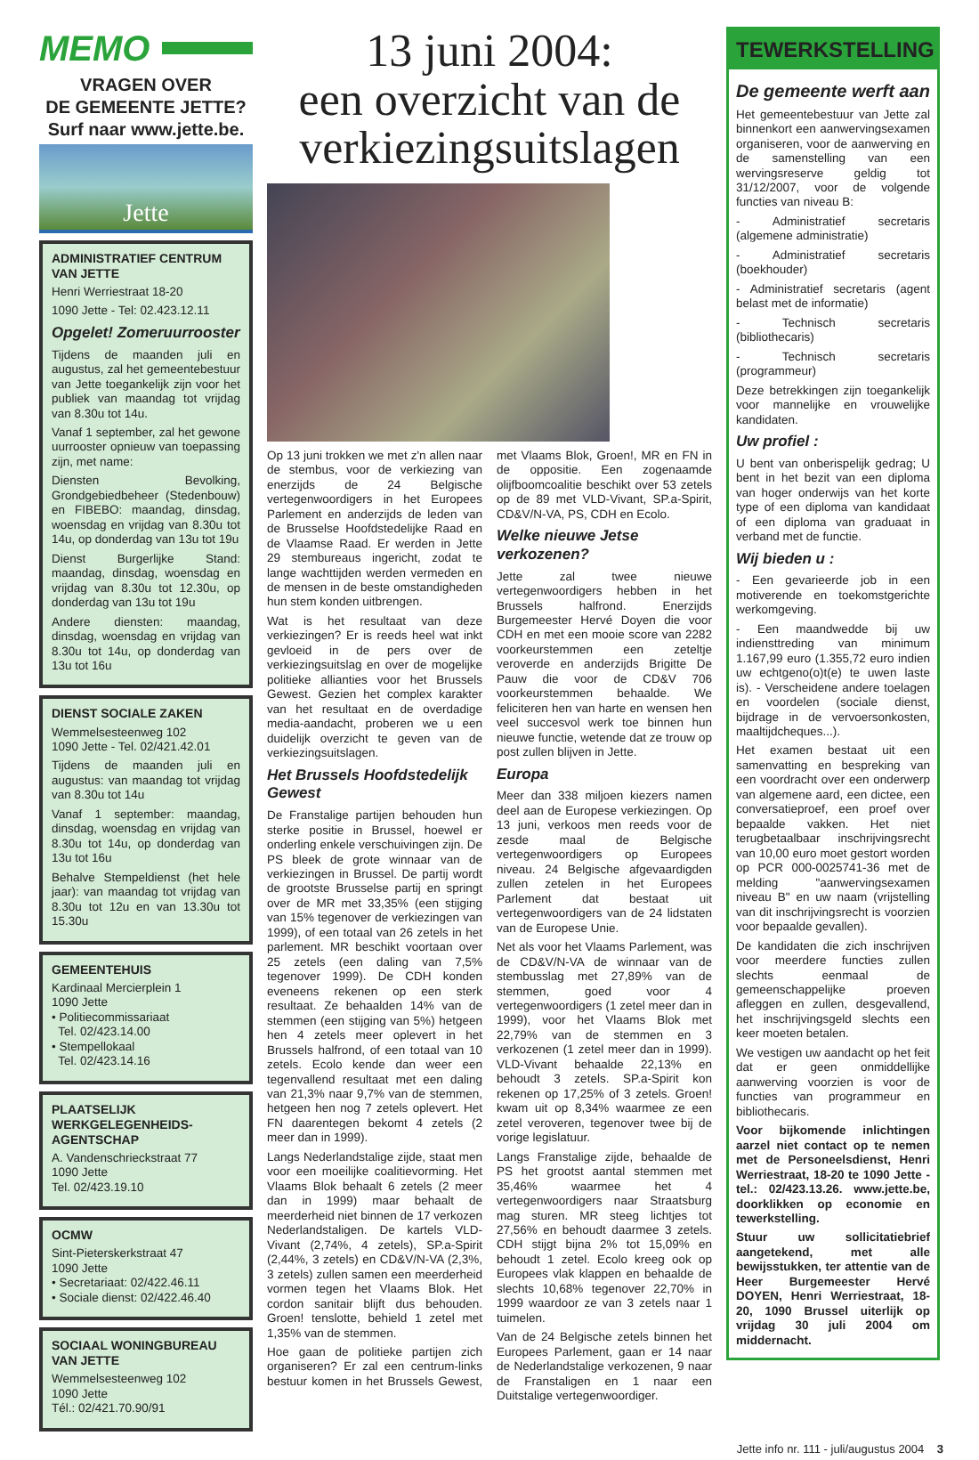MEMO
VRAGEN OVER
DE GEMEENTE JETTE?
Surf naar www.jette.be.
Jette
ADMINISTRATIEF CENTRUM VAN JETTE
Henri Werriestraat 18-20
1090 Jette - Tel: 02.423.12.11
Opgelet! Zomeruurrooster
Tijdens de maanden juli en augustus, zal het gemeentebestuur van Jette toegankelijk zijn voor het publiek van maandag tot vrijdag van 8.30u tot 14u.
Vanaf 1 september, zal het gewone uurrooster opnieuw van toepassing zijn, met name:
Diensten Bevolking, Grondgebiedbeheer (Stedenbouw) en FIBEBO: maandag, dinsdag, woensdag en vrijdag van 8.30u tot 14u, op donderdag van 13u tot 19u
Dienst Burgerlijke Stand: maandag, dinsdag, woensdag en vrijdag van 8.30u tot 12.30u, op donderdag van 13u tot 19u
Andere diensten: maandag, dinsdag, woensdag en vrijdag van 8.30u tot 14u, op donderdag van 13u tot 16u
DIENST SOCIALE ZAKEN
Wemmelsesteenweg 102
1090 Jette - Tel. 02/421.42.01
Tijdens de maanden juli en augustus: van maandag tot vrijdag van 8.30u tot 14u
Vanaf 1 september: maandag, dinsdag, woensdag en vrijdag van 8.30u tot 14u, op donderdag van 13u tot 16u
Behalve Stempeldienst (het hele jaar): van maandag tot vrijdag van 8.30u tot 12u en van 13.30u tot 15.30u
GEMEENTEHUIS
Kardinaal Mercierplein 1
1090 Jette
• Politiecommissariaat
Tel. 02/423.14.00
• Stempellokaal
Tel. 02/423.14.16
PLAATSELIJK WERKGELEGENHEIDS-AGENTSCHAP
A. Vandenschrieckstraat 77
1090 Jette
Tel. 02/423.19.10
OCMW
Sint-Pieterskerkstraat 47
1090 Jette
• Secretariaat: 02/422.46.11
• Sociale dienst: 02/422.46.40
SOCIAAL WONINGBUREAU VAN JETTE
Wemmelsesteenweg 102
1090 Jette
Tél.: 02/421.70.90/91
13 juni 2004:
een overzicht van de verkiezingsuitslagen
Op 13 juni trokken we met z'n allen naar de stembus, voor de verkiezing van enerzijds de 24 Belgische vertegenwoordigers in het Europees Parlement en anderzijds de leden van de Brusselse Hoofdstedelijke Raad en de Vlaamse Raad. Er werden in Jette 29 stembureaus ingericht, zodat te lange wachttijden werden vermeden en de mensen in de beste omstandigheden hun stem konden uitbrengen.
Wat is het resultaat van deze verkiezingen? Er is reeds heel wat inkt gevloeid in de pers over de verkiezingsuitslag en over de mogelijke politieke allianties voor het Brussels Gewest. Gezien het complex karakter van het resultaat en de overdadige media-aandacht, proberen we u een duidelijk overzicht te geven van de verkiezingsuitslagen.
Het Brussels Hoofdstedelijk Gewest
De Franstalige partijen behouden hun sterke positie in Brussel, hoewel er onderling enkele verschuivingen zijn. De PS bleek de grote winnaar van de verkiezingen in Brussel. De partij wordt de grootste Brusselse partij en springt over de MR met 33,35% (een stijging van 15% tegenover de verkiezingen van 1999), of een totaal van 26 zetels in het parlement. MR beschikt voortaan over 25 zetels (een daling van 7,5% tegenover 1999). De CDH konden eveneens rekenen op een sterk resultaat. Ze behaalden 14% van de stemmen (een stijging van 5%) hetgeen hen 4 zetels meer oplevert in het Brussels halfrond, of een totaal van 10 zetels. Ecolo kende dan weer een tegenvallend resultaat met een daling van 21,3% naar 9,7% van de stemmen, hetgeen hen nog 7 zetels oplevert. Het FN daarentegen bekomt 4 zetels (2 meer dan in 1999).
Langs Nederlandstalige zijde, staat men voor een moeilijke coalitievorming. Het Vlaams Blok behaalt 6 zetels (2 meer dan in 1999) maar behaalt de meerderheid niet binnen de 17 verkozen Nederlandstaligen. De kartels VLD-Vivant (2,74%, 4 zetels), SP.a-Spirit (2,44%, 3 zetels) en CD&V/N-VA (2,3%, 3 zetels) zullen samen een meerderheid vormen tegen het Vlaams Blok. Het cordon sanitair blijft dus behouden. Groen! tenslotte, behield 1 zetel met 1,35% van de stemmen.
Hoe gaan de politieke partijen zich organiseren? Er zal een centrum-links bestuur komen in het Brussels Gewest, met Vlaams Blok, Groen!, MR en FN in de oppositie. Een zogenaamde olijfboomcoalitie beschikt over 53 zetels op de 89 met VLD-Vivant, SP.a-Spirit, CD&V/N-VA, PS, CDH en Ecolo.
Welke nieuwe Jetse verkozenen?
Jette zal twee nieuwe vertegenwoordigers hebben in het Brussels halfrond. Enerzijds Burgemeester Hervé Doyen die voor CDH en met een mooie score van 2282 voorkeurstemmen een zeteltje veroverde en anderzijds Brigitte De Pauw die voor de CD&V 706 voorkeurstemmen behaalde. We feliciteren hen van harte en wensen hen veel succesvol werk toe binnen hun nieuwe functie, wetende dat ze trouw op post zullen blijven in Jette.
Europa
Meer dan 338 miljoen kiezers namen deel aan de Europese verkiezingen. Op 13 juni, verkoos men reeds voor de zesde maal de Belgische vertegenwoordigers op Europees niveau. 24 Belgische afgevaardigden zullen zetelen in het Europees Parlement dat bestaat uit vertegenwoordigers van de 24 lidstaten van de Europese Unie.
Net als voor het Vlaams Parlement, was de CD&V/N-VA de winnaar van de stembusslag met 27,89% van de stemmen, goed voor 4 vertegenwoordigers (1 zetel meer dan in 1999), voor het Vlaams Blok met 22,79% van de stemmen en 3 verkozenen (1 zetel meer dan in 1999). VLD-Vivant behaalde 22,13% en behoudt 3 zetels. SP.a-Spirit kon rekenen op 17,25% of 3 zetels. Groen! kwam uit op 8,34% waarmee ze een zetel veroveren, tegenover twee bij de vorige legislatuur.
Langs Franstalige zijde, behaalde de PS het grootst aantal stemmen met 35,46% waarmee het 4 vertegenwoordigers naar Straatsburg mag sturen. MR steeg lichtjes tot 27,56% en behoudt daarmee 3 zetels. CDH stijgt bijna 2% tot 15,09% en behoudt 1 zetel. Ecolo kreeg ook op Europees vlak klappen en behaalde de slechts 10,68% tegenover 22,70% in 1999 waardoor ze van 3 zetels naar 1 tuimelen.
Van de 24 Belgische zetels binnen het Europees Parlement, gaan er 14 naar de Nederlandstalige verkozenen, 9 naar de Franstaligen en 1 naar een Duitstalige vertegenwoordiger.
TEWERKSTELLING
De gemeente werft aan
Het gemeentebestuur van Jette zal binnenkort een aanwervingsexamen organiseren, voor de aanwerving en de samenstelling van een wervingsreserve geldig tot 31/12/2007, voor de volgende functies van niveau B:
- Administratief secretaris (algemene administratie)
- Administratief secretaris (boekhouder)
- Administratief secretaris (agent belast met de informatie)
- Technisch secretaris (bibliothecaris)
- Technisch secretaris (programmeur)
Deze betrekkingen zijn toegankelijk voor mannelijke en vrouwelijke kandidaten.
Uw profiel :
U bent van onberispelijk gedrag; U bent in het bezit van een diploma van hoger onderwijs van het korte type of een diploma van kandidaat of een diploma van graduaat in verband met de functie.
Wij bieden u :
- Een gevarieerde job in een motiverende en toekomstgerichte werkomgeving.
- Een maandwedde bij uw indiensttreding van minimum 1.167,99 euro (1.355,72 euro indien uw echtgeno(o)t(e) te uwen laste is). - Verscheidene andere toelagen en voordelen (sociale dienst, bijdrage in de vervoersonkosten, maaltijdcheques...).
Het examen bestaat uit een samenvatting en bespreking van een voordracht over een onderwerp van algemene aard, een dictee, een conversatieproef, een proef over bepaalde vakken. Het niet terugbetaalbaar inschrijvingsrecht van 10,00 euro moet gestort worden op PCR 000-0025741-36 met de melding "aanwervingsexamen niveau B" en uw naam (vrijstelling van dit inschrijvingsrecht is voorzien voor bepaalde gevallen).
De kandidaten die zich inschrijven voor meerdere functies zullen slechts eenmaal de gemeenschappelijke proeven afleggen en zullen, desgevallend, het inschrijvingsgeld slechts een keer moeten betalen.
We vestigen uw aandacht op het feit dat er geen onmiddellijke aanwerving voorzien is voor de functies van programmeur en bibliothecaris.
Voor bijkomende inlichtingen aarzel niet contact op te nemen met de Personeelsdienst, Henri Werriestraat, 18-20 te 1090 Jette - tel.: 02/423.13.26. www.jette.be, doorklikken op economie en tewerkstelling.
Stuur uw sollicitatiebrief aangetekend, met alle bewijsstukken, ter attentie van de Heer Burgemeester Hervé DOYEN, Henri Werriestraat, 18-20, 1090 Brussel uiterlijk op vrijdag 30 juli 2004 om middernacht.
Jette info nr. 111 - juli/augustus 2004 3